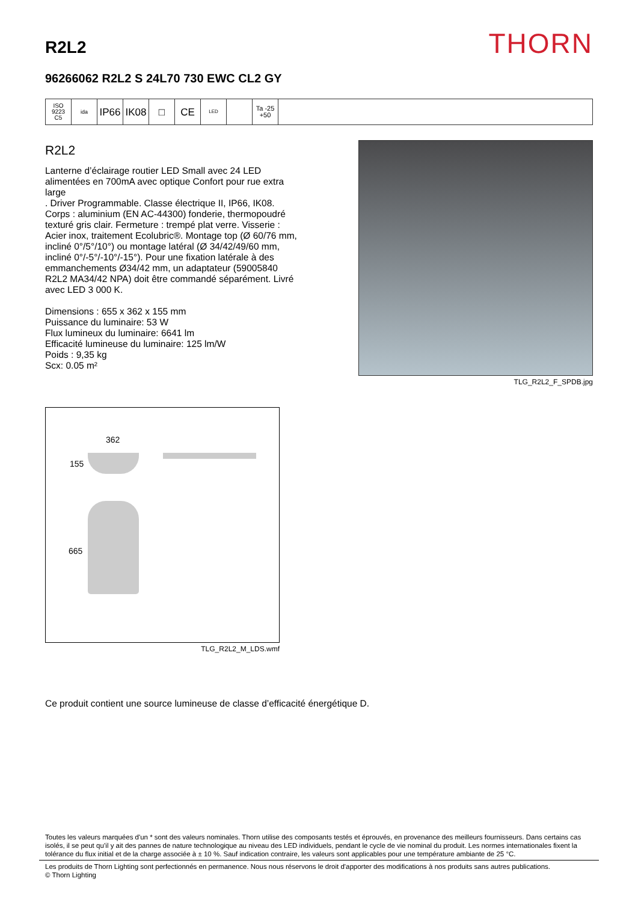R2L2
THORN
96266062 R2L2 S 24L70 730 EWC CL2 GY
ISO 9223
C5
ida
IP66 IK08 □ CE
LED
Ta -25
+50
R2L2
Lanterne d’éclairage routier LED Small avec 24 LED alimentées en 700mA avec optique Confort pour rue extra large
. Driver Programmable. Classe électrique II, IP66, IK08. Corps : aluminium (EN AC-44300) fonderie, thermopoudré texturé gris clair. Fermeture : trempé plat verre. Visserie : Acier inox, traitement Ecolubric®. Montage top (Ø 60/76 mm, incliné 0°/5°/10°) ou montage latéral (Ø 34/42/49/60 mm, incliné 0°/-5°/-10°/-15°). Pour une fixation latérale à des emmanchements Ø34/42 mm, un adaptateur (59005840 R2L2 MA34/42 NPA) doit être commandé séparément. Livré avec LED 3 000 K.
Dimensions : 655 x 362 x 155 mm
Puissance du luminaire: 53 W
Flux lumineux du luminaire: 6641 lm
Efficacité lumineuse du luminaire: 125 lm/W
Poids : 9,35 kg
Scx: 0.05 m²
TLG_R2L2_F_SPDB.jpg
362
155
665
TLG_R2L2_M_LDS.wmf
Ce produit contient une source lumineuse de classe d’efficacité énergétique D.
Toutes les valeurs marquées d'un * sont des valeurs nominales. Thorn utilise des composants testés et éprouvés, en provenance des meilleurs fournisseurs. Dans certains cas isolés, il se peut qu’il y ait des pannes de nature technologique au niveau des LED individuels, pendant le cycle de vie nominal du produit. Les normes internationales fixent la tolérance du flux initial et de la charge associée à ± 10 %. Sauf indication contraire, les valeurs sont applicables pour une température ambiante de 25 °C.
Les produits de Thorn Lighting sont perfectionnés en permanence. Nous nous réservons le droit d'apporter des modifications à nos produits sans autres publications.
© Thorn Lighting